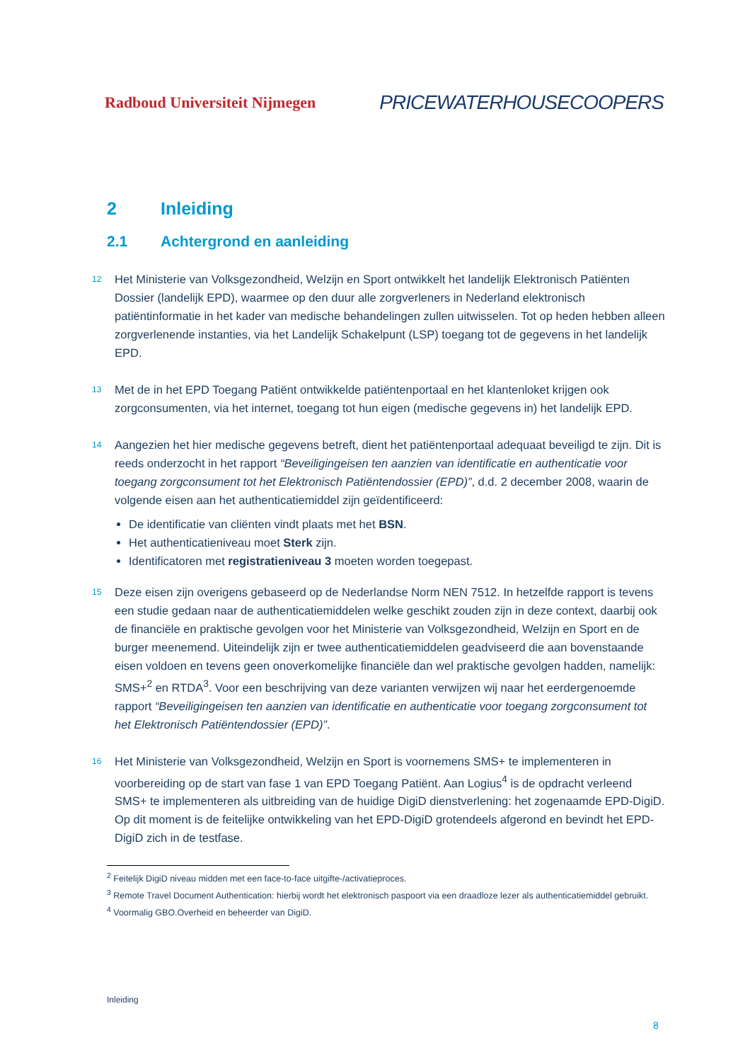Radboud Universiteit Nijmegen PRICEWATERHOUSECOOPERS
2 Inleiding
2.1 Achtergrond en aanleiding
12
Het Ministerie van Volksgezondheid, Welzijn en Sport ontwikkelt het landelijk Elektronisch Patiënten Dossier (landelijk EPD), waarmee op den duur alle zorgverleners in Nederland elektronisch patiëntinformatie in het kader van medische behandelingen zullen uitwisselen. Tot op heden hebben alleen zorgverlenende instanties, via het Landelijk Schakelpunt (LSP) toegang tot de gegevens in het landelijk EPD.
13
Met de in het EPD Toegang Patiënt ontwikkelde patiëntenportaal en het klantenloket krijgen ook zorgconsumenten, via het internet, toegang tot hun eigen (medische gegevens in) het landelijk EPD.
14
Aangezien het hier medische gegevens betreft, dient het patiëntenportaal adequaat beveiligd te zijn. Dit is reeds onderzocht in het rapport “Beveiligingeisen ten aanzien van identificatie en authenticatie voor toegang zorgconsument tot het Elektronisch Patiëntendossier (EPD)”, d.d. 2 december 2008, waarin de volgende eisen aan het authenticatiemiddel zijn geïdentificeerd:
De identificatie van cliënten vindt plaats met het BSN.
Het authenticatieniveau moet Sterk zijn.
Identificatoren met registratieniveau 3 moeten worden toegepast.
15
Deze eisen zijn overigens gebaseerd op de Nederlandse Norm NEN 7512. In hetzelfde rapport is tevens een studie gedaan naar de authenticatiemiddelen welke geschikt zouden zijn in deze context, daarbij ook de financiële en praktische gevolgen voor het Ministerie van Volksgezondheid, Welzijn en Sport en de burger meenemend. Uiteindelijk zijn er twee authenticatiemiddelen geadviseerd die aan bovenstaande eisen voldoen en tevens geen onoverkomelijke financiële dan wel praktische gevolgen hadden, namelijk: SMS+<sup>2</sup> en RTDA<sup>3</sup>. Voor een beschrijving van deze varianten verwijzen wij naar het eerdergenoemde rapport “Beveiligingeisen ten aanzien van identificatie en authenticatie voor toegang zorgconsument tot het Elektronisch Patiëntendossier (EPD)”.
16
Het Ministerie van Volksgezondheid, Welzijn en Sport is voornemens SMS+ te implementeren in voorbereiding op de start van fase 1 van EPD Toegang Patiënt. Aan Logius<sup>4</sup> is de opdracht verleend SMS+ te implementeren als uitbreiding van de huidige DigiD dienstverlening: het zogenaamde EPD-DigiD. Op dit moment is de feitelijke ontwikkeling van het EPD-DigiD grotendeels afgerond en bevindt het EPD-DigiD zich in de testfase.
<sup>2</sup> Feitelijk DigiD niveau midden met een face-to-face uitgifte-/activatieproces.
<sup>3</sup> Remote Travel Document Authentication: hierbij wordt het elektronisch paspoort via een draadloze lezer als authenticatiemiddel gebruikt.
<sup>4</sup> Voormalig GBO.Overheid en beheerder van DigiD.
Inleiding
8